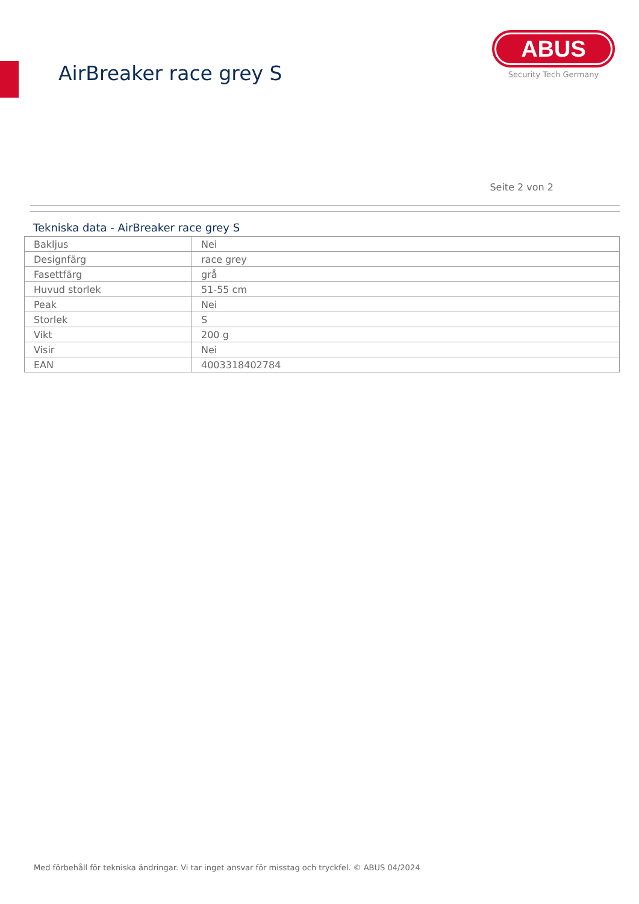AirBreaker race grey S
ABUS
Security Tech Germany
Seite 2 von 2
Tekniska data - AirBreaker race grey S
| Bakljus | Nei |
| Designfärg | race grey |
| Fasettfärg | grå |
| Huvud storlek | 51-55 cm |
| Peak | Nei |
| Storlek | S |
| Vikt | 200 g |
| Visir | Nei |
| EAN | 4003318402784 |
Med förbehåll för tekniska ändringar. Vi tar inget ansvar för misstag och tryckfel. © ABUS 04/2024